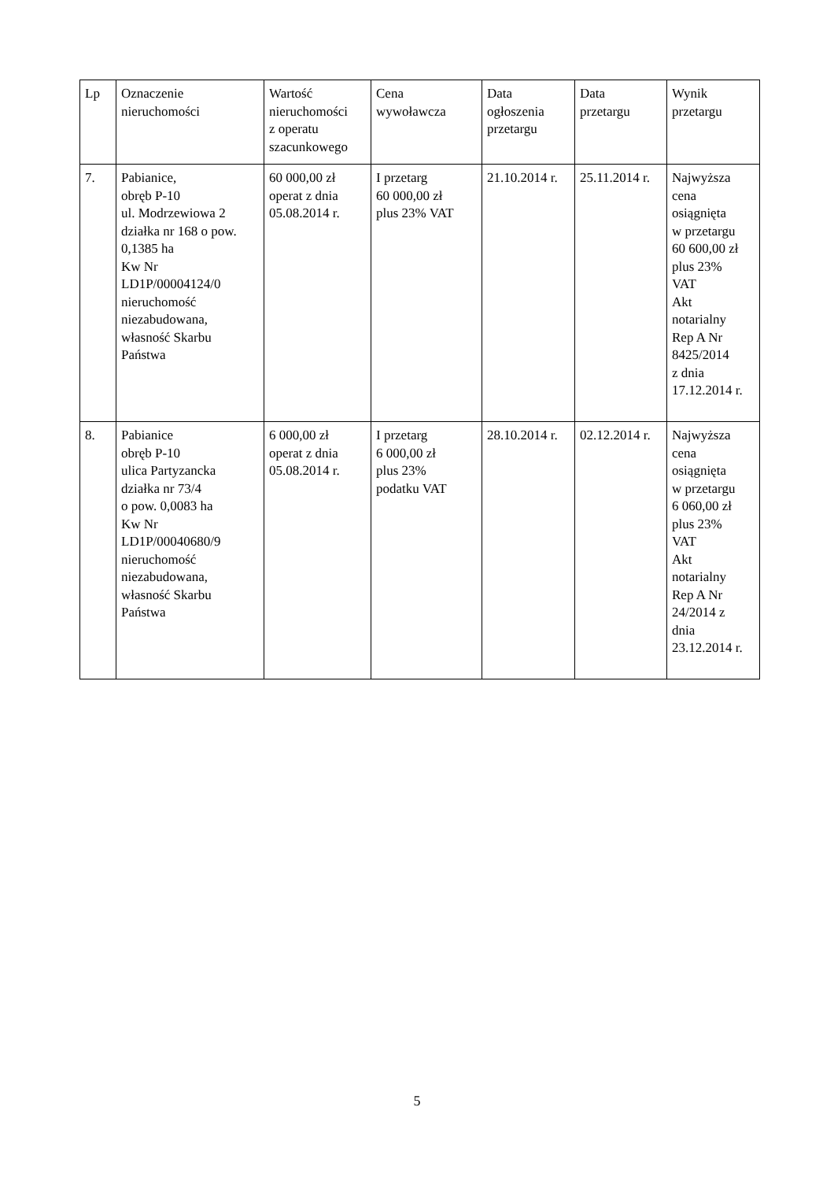| Lp | Oznaczenie nieruchomości | Wartość nieruchomości z operatu szacunkowego | Cena wywoławcza | Data ogłoszenia przetargu | Data przetargu | Wynik przetargu |
| --- | --- | --- | --- | --- | --- | --- |
| 7. | Pabianice, obręb P-10 ul. Modrzewiowa 2 działka nr 168 o pow. 0,1385 ha Kw Nr LD1P/00004124/0 nieruchomość niezabudowana, własność Skarbu Państwa | 60 000,00 zł operat z dnia 05.08.2014 r. | I przetarg 60 000,00 zł plus 23% VAT | 21.10.2014 r. | 25.11.2014 r. | Najwyższa cena osiągnięta w przetargu 60 600,00 zł plus 23% VAT Akt notarialny Rep A Nr 8425/2014 z dnia 17.12.2014 r. |
| 8. | Pabianice obręb P-10 ulica Partyzancka działka nr 73/4 o pow. 0,0083 ha Kw Nr LD1P/00040680/9 nieruchomość niezabudowana, własność Skarbu Państwa | 6 000,00 zł operat z dnia 05.08.2014 r. | I przetarg 6 000,00 zł plus 23% podatku VAT | 28.10.2014 r. | 02.12.2014 r. | Najwyższa cena osiągnięta w przetargu 6 060,00 zł plus 23% VAT Akt notarialny Rep A Nr 24/2014 z dnia 23.12.2014 r. |
5